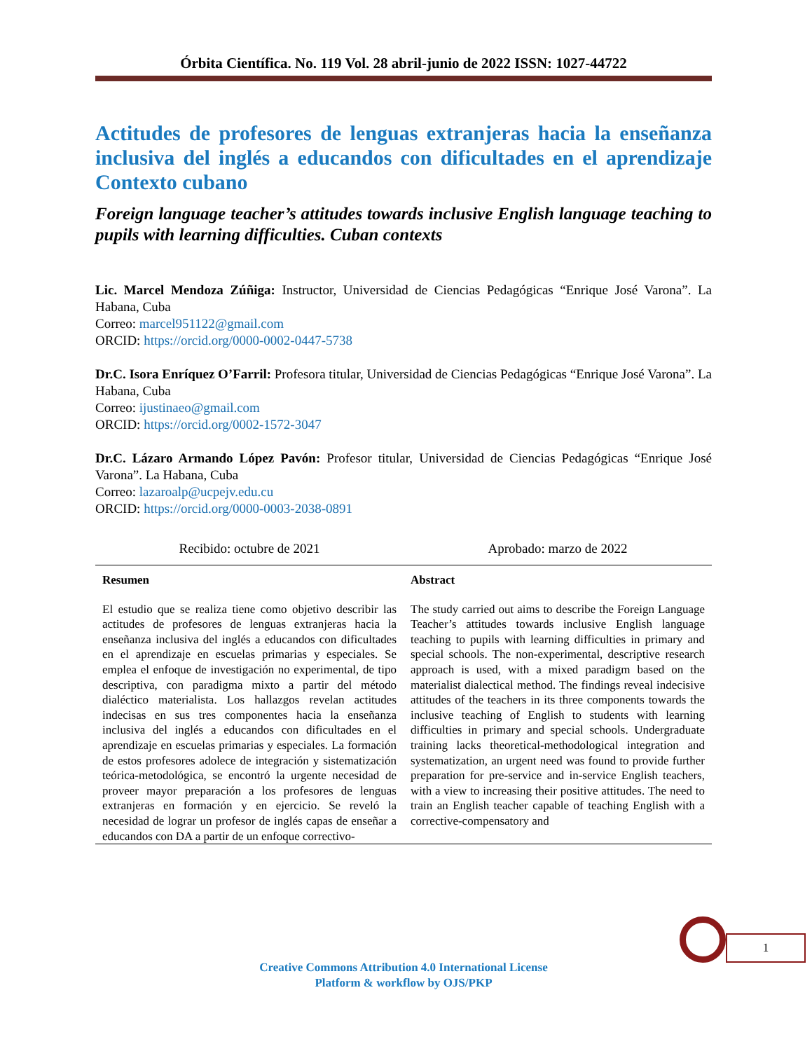Órbita Científica. No. 119 Vol. 28 abril-junio de 2022 ISSN: 1027-44722
Actitudes de profesores de lenguas extranjeras hacia la enseñanza inclusiva del inglés a educandos con dificultades en el aprendizaje Contexto cubano
Foreign language teacher’s attitudes towards inclusive English language teaching to pupils with learning difficulties. Cuban contexts
Lic. Marcel Mendoza Zúñiga: Instructor, Universidad de Ciencias Pedagógicas “Enrique José Varona”. La Habana, Cuba
Correo: marcel951122@gmail.com
ORCID: https://orcid.org/0000-0002-0447-5738
Dr.C. Isora Enríquez O’Farril: Profesora titular, Universidad de Ciencias Pedagógicas “Enrique José Varona”. La Habana, Cuba
Correo: ijustinaeo@gmail.com
ORCID: https://orcid.org/0002-1572-3047
Dr.C. Lázaro Armando López Pavón: Profesor titular, Universidad de Ciencias Pedagógicas “Enrique José Varona”. La Habana, Cuba
Correo: lazaroalp@ucpejv.edu.cu
ORCID: https://orcid.org/0000-0003-2038-0891
Recibido: octubre de 2021 Aprobado: marzo de 2022
| Resumen | Abstract |
| --- | --- |
| El estudio que se realiza tiene como objetivo describir las actitudes de profesores de lenguas extranjeras hacia la enseñanza inclusiva del inglés a educandos con dificultades en el aprendizaje en escuelas primarias y especiales. Se emplea el enfoque de investigación no experimental, de tipo descriptiva, con paradigma mixto a partir del método dialéctico materialista. Los hallazgos revelan actitudes indecisas en sus tres componentes hacia la enseñanza inclusiva del inglés a educandos con dificultades en el aprendizaje en escuelas primarias y especiales. La formación de estos profesores adolece de integración y sistematización teórica-metodológica, se encontró la urgente necesidad de proveer mayor preparación a los profesores de lenguas extranjeras en formación y en ejercicio. Se reveló la necesidad de lograr un profesor de inglés capas de enseñar a educandos con DA a partir de un enfoque correctivo- | The study carried out aims to describe the Foreign Language Teacher’s attitudes towards inclusive English language teaching to pupils with learning difficulties in primary and special schools. The non-experimental, descriptive research approach is used, with a mixed paradigm based on the materialist dialectical method. The findings reveal indecisive attitudes of the teachers in its three components towards the inclusive teaching of English to students with learning difficulties in primary and special schools. Undergraduate training lacks theoretical-methodological integration and systematization, an urgent need was found to provide further preparation for pre-service and in-service English teachers, with a view to increasing their positive attitudes. The need to train an English teacher capable of teaching English with a corrective-compensatory and |
1
Creative Commons Attribution 4.0 International License
Platform & workflow by OJS/PKP